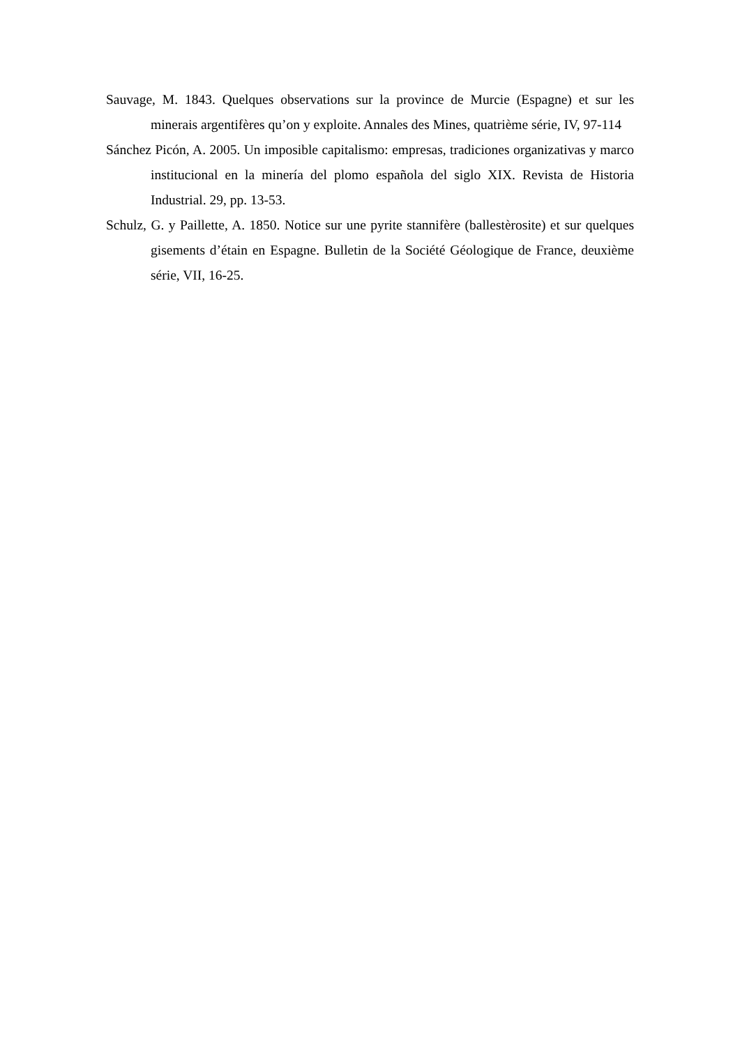Sauvage, M. 1843. Quelques observations sur la province de Murcie (Espagne) et sur les minerais argentifères qu’on y exploite. Annales des Mines, quatrième série, IV, 97-114
Sánchez Picón, A. 2005. Un imposible capitalismo: empresas, tradiciones organizativas y marco institucional en la minería del plomo española del siglo XIX. Revista de Historia Industrial. 29, pp. 13-53.
Schulz, G. y Paillette, A. 1850. Notice sur une pyrite stannifère (ballestèrosite) et sur quelques gisements d’étain en Espagne. Bulletin de la Société Géologique de France, deuxième série, VII, 16-25.